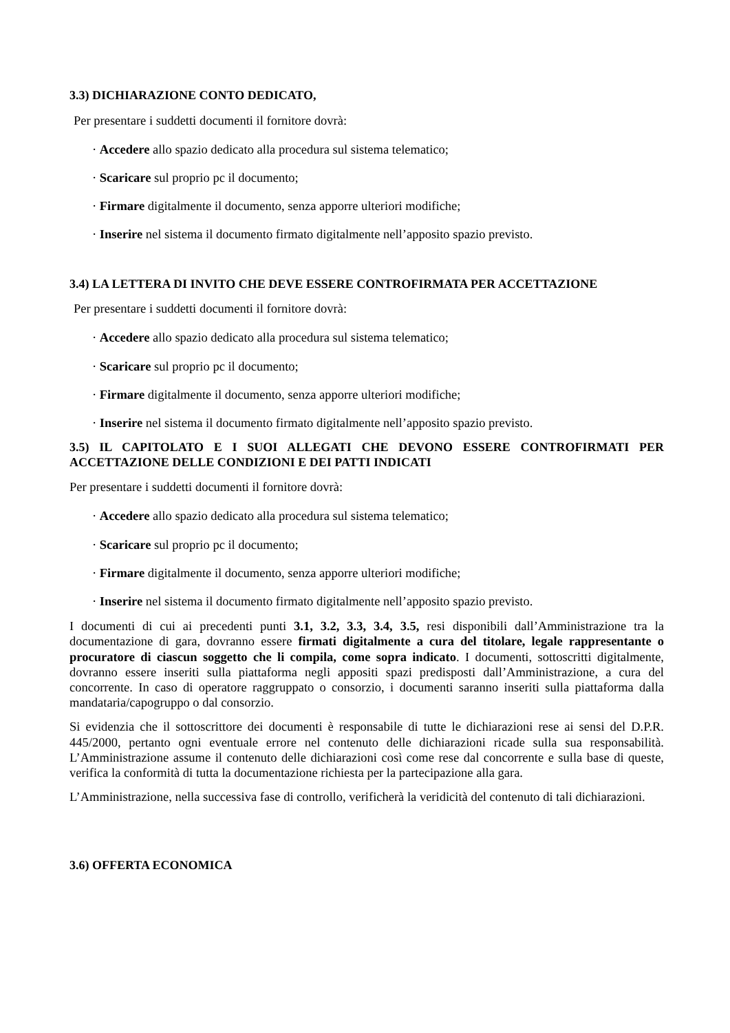3.3) DICHIARAZIONE CONTO DEDICATO,
Per presentare i suddetti documenti il fornitore dovrà:
· Accedere allo spazio dedicato alla procedura sul sistema telematico;
· Scaricare sul proprio pc il documento;
· Firmare digitalmente il documento, senza apporre ulteriori modifiche;
· Inserire nel sistema il documento firmato digitalmente nell’apposito spazio previsto.
3.4) LA LETTERA DI INVITO CHE DEVE ESSERE CONTROFIRMATA PER ACCETTAZIONE
Per presentare i suddetti documenti il fornitore dovrà:
· Accedere allo spazio dedicato alla procedura sul sistema telematico;
· Scaricare sul proprio pc il documento;
· Firmare digitalmente il documento, senza apporre ulteriori modifiche;
· Inserire nel sistema il documento firmato digitalmente nell’apposito spazio previsto.
3.5) IL CAPITOLATO E I SUOI ALLEGATI CHE DEVONO ESSERE CONTROFIRMATI PER ACCETTAZIONE DELLE CONDIZIONI E DEI PATTI INDICATI
Per presentare i suddetti documenti il fornitore dovrà:
· Accedere allo spazio dedicato alla procedura sul sistema telematico;
· Scaricare sul proprio pc il documento;
· Firmare digitalmente il documento, senza apporre ulteriori modifiche;
· Inserire nel sistema il documento firmato digitalmente nell’apposito spazio previsto.
I documenti di cui ai precedenti punti 3.1, 3.2, 3.3, 3.4, 3.5, resi disponibili dall’Amministrazione tra la documentazione di gara, dovranno essere firmati digitalmente a cura del titolare, legale rappresentante o procuratore di ciascun soggetto che li compila, come sopra indicato. I documenti, sottoscritti digitalmente, dovranno essere inseriti sulla piattaforma negli appositi spazi predisposti dall’Amministrazione, a cura del concorrente. In caso di operatore raggruppato o consorzio, i documenti saranno inseriti sulla piattaforma dalla mandataria/capogruppo o dal consorzio.
Si evidenzia che il sottoscrittore dei documenti è responsabile di tutte le dichiarazioni rese ai sensi del D.P.R. 445/2000, pertanto ogni eventuale errore nel contenuto delle dichiarazioni ricade sulla sua responsabilità. L’Amministrazione assume il contenuto delle dichiarazioni così come rese dal concorrente e sulla base di queste, verifica la conformità di tutta la documentazione richiesta per la partecipazione alla gara.
L’Amministrazione, nella successiva fase di controllo, verificherà la veridicità del contenuto di tali dichiarazioni.
3.6) OFFERTA ECONOMICA